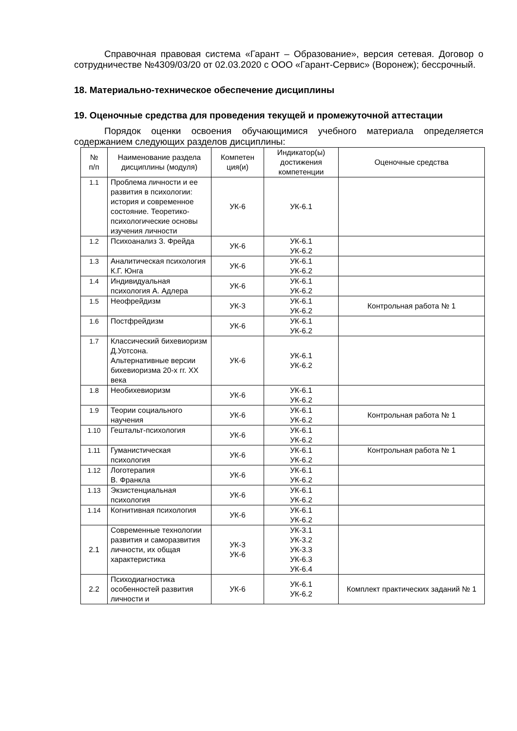Справочная правовая система «Гарант – Образование», версия сетевая. Договор о сотрудничестве №4309/03/20 от 02.03.2020 с ООО «Гарант-Сервис» (Воронеж); бессрочный.
18. Материально-техническое обеспечение дисциплины
19. Оценочные средства для проведения текущей и промежуточной аттестации
Порядок оценки освоения обучающимися учебного материала определяется содержанием следующих разделов дисциплины:
| № п/п | Наименование раздела дисциплины (модуля) | Компетен ция(и) | Индикатор(ы) достижения компетенции | Оценочные средства |
| --- | --- | --- | --- | --- |
| 1.1 | Проблема личности и ее развития в психологии: история и современное состояние. Теоретико-психологические основы изучения личности | УК-6 | УК-6.1 | |
| 1.2 | Психоанализ З. Фрейда | УК-6 | УК-6.1 УК-6.2 | |
| 1.3 | Аналитическая психология К.Г. Юнга | УК-6 | УК-6.1 УК-6.2 | |
| 1.4 | Индивидуальная психология А. Адлера | УК-6 | УК-6.1 УК-6.2 | |
| 1.5 | Неофрейдизм | УК-3 | УК-6.1 УК-6.2 | Контрольная работа № 1 |
| 1.6 | Постфрейдизм | УК-6 | УК-6.1 УК-6.2 | |
| 1.7 | Классический бихевиоризм Д.Уотсона. Альтернативные версии бихевиоризма 20-х гг. XX века | УК-6 | УК-6.1 УК-6.2 | |
| 1.8 | Необихевиоризм | УК-6 | УК-6.1 УК-6.2 | |
| 1.9 | Теории социального научения | УК-6 | УК-6.1 УК-6.2 | Контрольная работа № 1 |
| 1.10 | Гештальт-психология | УК-6 | УК-6.1 УК-6.2 | |
| 1.11 | Гуманистическая психология | УК-6 | УК-6.1 УК-6.2 | Контрольная работа № 1 |
| 1.12 | Логотерапия В. Франкла | УК-6 | УК-6.1 УК-6.2 | |
| 1.13 | Экзистенциальная психология | УК-6 | УК-6.1 УК-6.2 | |
| 1.14 | Когнитивная психология | УК-6 | УК-6.1 УК-6.2 | |
| 2.1 | Современные технологии развития и саморазвития личности, их общая характеристика | УК-3 УК-6 | УК-3.1 УК-3.2 УК-3.3 УК-6.3 УК-6.4 | |
| 2.2 | Психодиагностика особенностей развития личности и | УК-6 | УК-6.1 УК-6.2 | Комплект практических заданий № 1 |